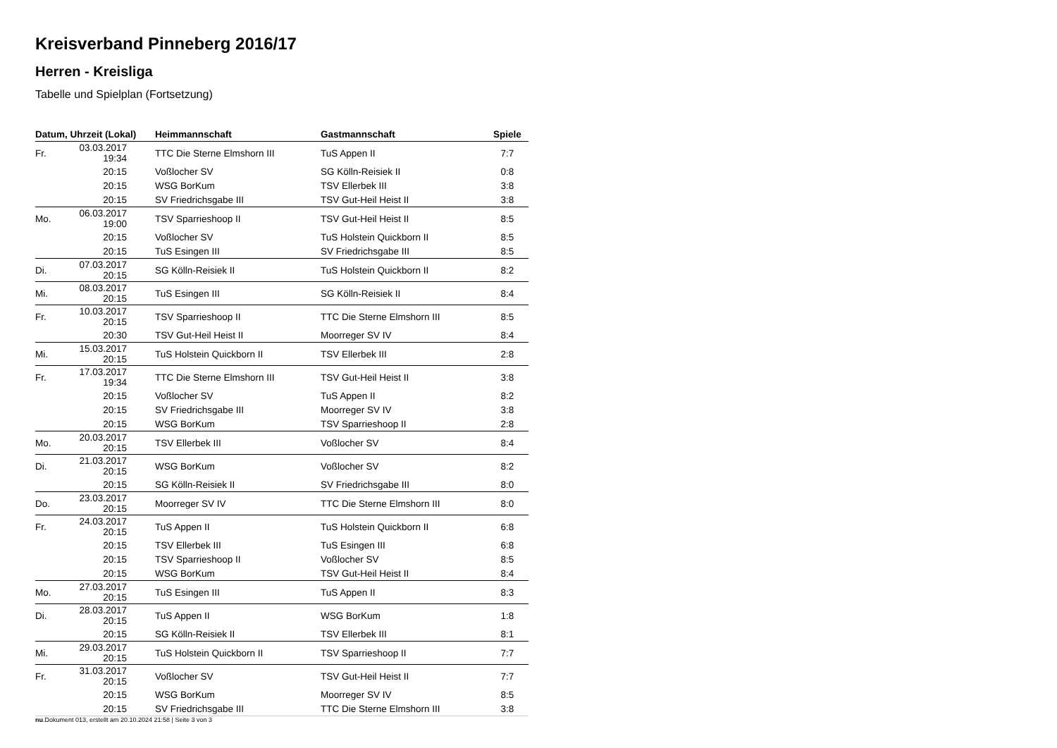Kreisverband Pinneberg 2016/17
Herren - Kreisliga
Tabelle und Spielplan (Fortsetzung)
| Datum, Uhrzeit (Lokal) | | Heimmannschaft | Gastmannschaft | Spiele |
| --- | --- | --- | --- | --- |
| Fr. | 03.03.2017 19:34 | TTC Die Sterne Elmshorn III | TuS Appen II | 7:7 |
| | 20:15 | Voßlocher SV | SG Kölln-Reisiek II | 0:8 |
| | 20:15 | WSG BorKum | TSV Ellerbek III | 3:8 |
| | 20:15 | SV Friedrichsgabe III | TSV Gut-Heil Heist II | 3:8 |
| Mo. | 06.03.2017 19:00 | TSV Sparrieshoop II | TSV Gut-Heil Heist II | 8:5 |
| | 20:15 | Voßlocher SV | TuS Holstein Quickborn II | 8:5 |
| | 20:15 | TuS Esingen III | SV Friedrichsgabe III | 8:5 |
| Di. | 07.03.2017 20:15 | SG Kölln-Reisiek II | TuS Holstein Quickborn II | 8:2 |
| Mi. | 08.03.2017 20:15 | TuS Esingen III | SG Kölln-Reisiek II | 8:4 |
| Fr. | 10.03.2017 20:15 | TSV Sparrieshoop II | TTC Die Sterne Elmshorn III | 8:5 |
| | 20:30 | TSV Gut-Heil Heist II | Moorreger SV IV | 8:4 |
| Mi. | 15.03.2017 20:15 | TuS Holstein Quickborn II | TSV Ellerbek III | 2:8 |
| Fr. | 17.03.2017 19:34 | TTC Die Sterne Elmshorn III | TSV Gut-Heil Heist II | 3:8 |
| | 20:15 | Voßlocher SV | TuS Appen II | 8:2 |
| | 20:15 | SV Friedrichsgabe III | Moorreger SV IV | 3:8 |
| | 20:15 | WSG BorKum | TSV Sparrieshoop II | 2:8 |
| Mo. | 20.03.2017 20:15 | TSV Ellerbek III | Voßlocher SV | 8:4 |
| Di. | 21.03.2017 20:15 | WSG BorKum | Voßlocher SV | 8:2 |
| | 20:15 | SG Kölln-Reisiek II | SV Friedrichsgabe III | 8:0 |
| Do. | 23.03.2017 20:15 | Moorreger SV IV | TTC Die Sterne Elmshorn III | 8:0 |
| Fr. | 24.03.2017 20:15 | TuS Appen II | TuS Holstein Quickborn II | 6:8 |
| | 20:15 | TSV Ellerbek III | TuS Esingen III | 6:8 |
| | 20:15 | TSV Sparrieshoop II | Voßlocher SV | 8:5 |
| | 20:15 | WSG BorKum | TSV Gut-Heil Heist II | 8:4 |
| Mo. | 27.03.2017 20:15 | TuS Esingen III | TuS Appen II | 8:3 |
| Di. | 28.03.2017 20:15 | TuS Appen II | WSG BorKum | 1:8 |
| | 20:15 | SG Kölln-Reisiek II | TSV Ellerbek III | 8:1 |
| Mi. | 29.03.2017 20:15 | TuS Holstein Quickborn II | TSV Sparrieshoop II | 7:7 |
| Fr. | 31.03.2017 20:15 | Voßlocher SV | TSV Gut-Heil Heist II | 7:7 |
| | 20:15 | WSG BorKum | Moorreger SV IV | 8:5 |
| | 20:15 | SV Friedrichsgabe III | TTC Die Sterne Elmshorn III | 3:8 |
nu.Dokument 013, erstellt am 20.10.2024 21:58 | Seite 3 von 3